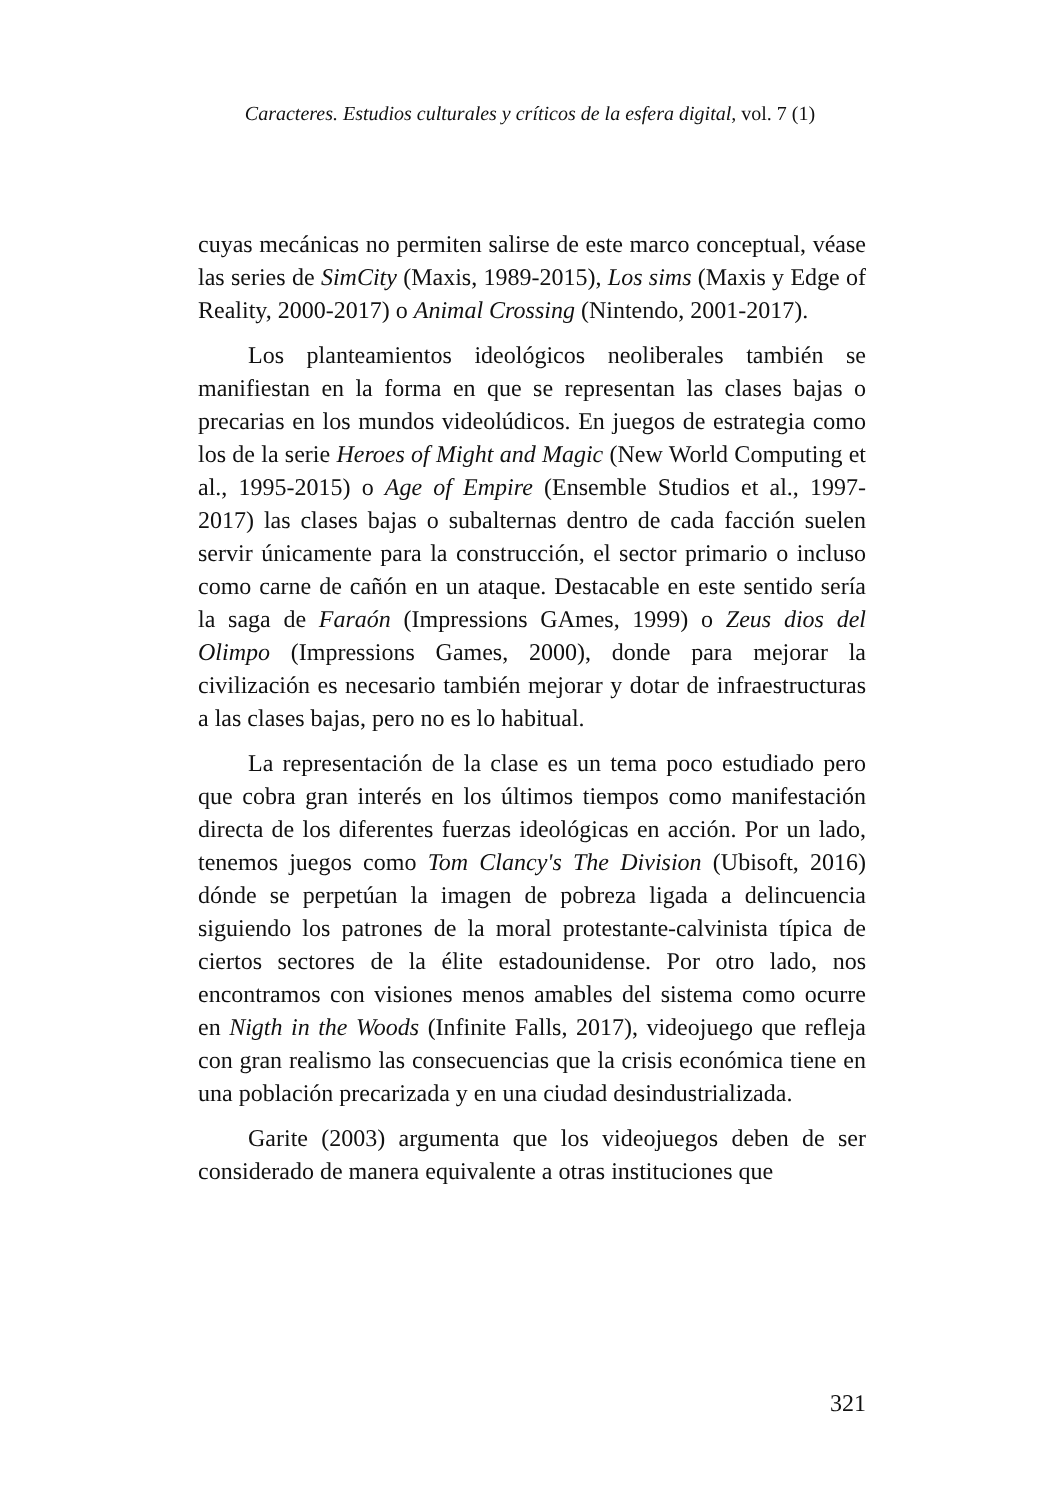Caracteres. Estudios culturales y críticos de la esfera digital, vol. 7 (1)
cuyas mecánicas no permiten salirse de este marco conceptual, véase las series de SimCity (Maxis, 1989-2015), Los sims (Maxis y Edge of Reality, 2000-2017) o Animal Crossing (Nintendo, 2001-2017).
Los planteamientos ideológicos neoliberales también se manifiestan en la forma en que se representan las clases bajas o precarias en los mundos videolúdicos. En juegos de estrategia como los de la serie Heroes of Might and Magic (New World Computing et al., 1995-2015) o Age of Empire (Ensemble Studios et al., 1997-2017) las clases bajas o subalternas dentro de cada facción suelen servir únicamente para la construcción, el sector primario o incluso como carne de cañón en un ataque. Destacable en este sentido sería la saga de Faraón (Impressions GAmes, 1999) o Zeus dios del Olimpo (Impressions Games, 2000), donde para mejorar la civilización es necesario también mejorar y dotar de infraestructuras a las clases bajas, pero no es lo habitual.
La representación de la clase es un tema poco estudiado pero que cobra gran interés en los últimos tiempos como manifestación directa de los diferentes fuerzas ideológicas en acción. Por un lado, tenemos juegos como Tom Clancy's The Division (Ubisoft, 2016) dónde se perpetúan la imagen de pobreza ligada a delincuencia siguiendo los patrones de la moral protestante-calvinista típica de ciertos sectores de la élite estadounidense. Por otro lado, nos encontramos con visiones menos amables del sistema como ocurre en Nigth in the Woods (Infinite Falls, 2017), videojuego que refleja con gran realismo las consecuencias que la crisis económica tiene en una población precarizada y en una ciudad desindustrializada.
Garite (2003) argumenta que los videojuegos deben de ser considerado de manera equivalente a otras instituciones que
321